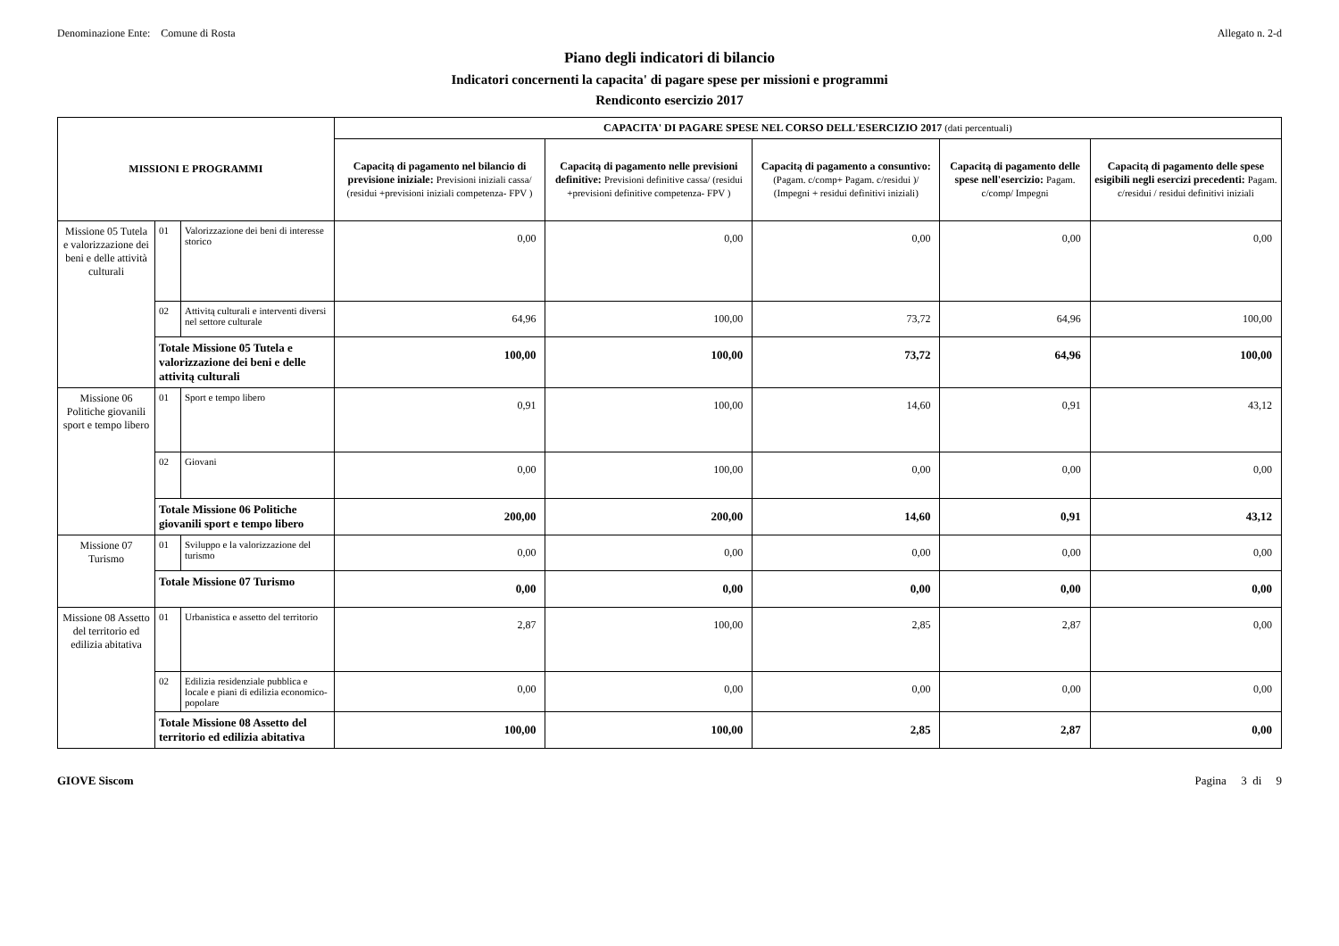Denominazione Ente: Comune di Rosta
Allegato n. 2-d
Piano degli indicatori di bilancio
Indicatori concernenti la capacita' di pagare spese per missioni e programmi
Rendiconto esercizio 2017
| MISSIONI E PROGRAMMI | | | CAPACITA' DI PAGARE SPESE NEL CORSO DELL'ESERCIZIO 2017 (dati percentuali) | | | | |
| --- | --- | --- | --- | --- | --- | --- | --- |
| | | | Capacitą di pagamento nel bilancio di previsione iniziale: Previsioni iniziali cassa/ (residui +previsioni iniziali competenza- FPV ) | Capacitą di pagamento nelle previsioni definitive: Previsioni definitive cassa/ (residui +previsioni definitive competenza- FPV ) | Capacitą di pagamento a consuntivo: (Pagam. c/comp+ Pagam. c/residui )/ (Impegni + residui definitivi iniziali) | Capacitą di pagamento delle spese nell'esercizio: Pagam. c/comp/ Impegni | Capacitą di pagamento delle spese esigibili negli esercizi precedenti: Pagam. c/residui / residui definitivi iniziali |
| Missione 05 Tutela e valorizzazione dei beni e delle attività culturali | 01 | Valorizzazione dei beni di interesse storico | 0,00 | 0,00 | 0,00 | 0,00 | 0,00 |
| | 02 | Attivitą culturali e interventi diversi nel settore culturale | 64,96 | 100,00 | 73,72 | 64,96 | 100,00 |
| | Totale Missione 05 Tutela e valorizzazione dei beni e delle attivitą culturali | | 100,00 | 100,00 | 73,72 | 64,96 | 100,00 |
| Missione 06 Politiche giovanili sport e tempo libero | 01 | Sport e tempo libero | 0,91 | 100,00 | 14,60 | 0,91 | 43,12 |
| | 02 | Giovani | 0,00 | 100,00 | 0,00 | 0,00 | 0,00 |
| | Totale Missione 06 Politiche giovanili sport e tempo libero | | 200,00 | 200,00 | 14,60 | 0,91 | 43,12 |
| Missione 07 Turismo | 01 | Sviluppo e la valorizzazione del turismo | 0,00 | 0,00 | 0,00 | 0,00 | 0,00 |
| | Totale Missione 07 Turismo | | 0,00 | 0,00 | 0,00 | 0,00 | 0,00 |
| Missione 08 Assetto del territorio ed edilizia abitativa | 01 | Urbanistica e assetto del territorio | 2,87 | 100,00 | 2,85 | 2,87 | 0,00 |
| | 02 | Edilizia residenziale pubblica e locale e piani di edilizia economico-popolare | 0,00 | 0,00 | 0,00 | 0,00 | 0,00 |
| | Totale Missione 08 Assetto del territorio ed edilizia abitativa | | 100,00 | 100,00 | 2,85 | 2,87 | 0,00 |
GIOVE Siscom Pagina 3 di 9